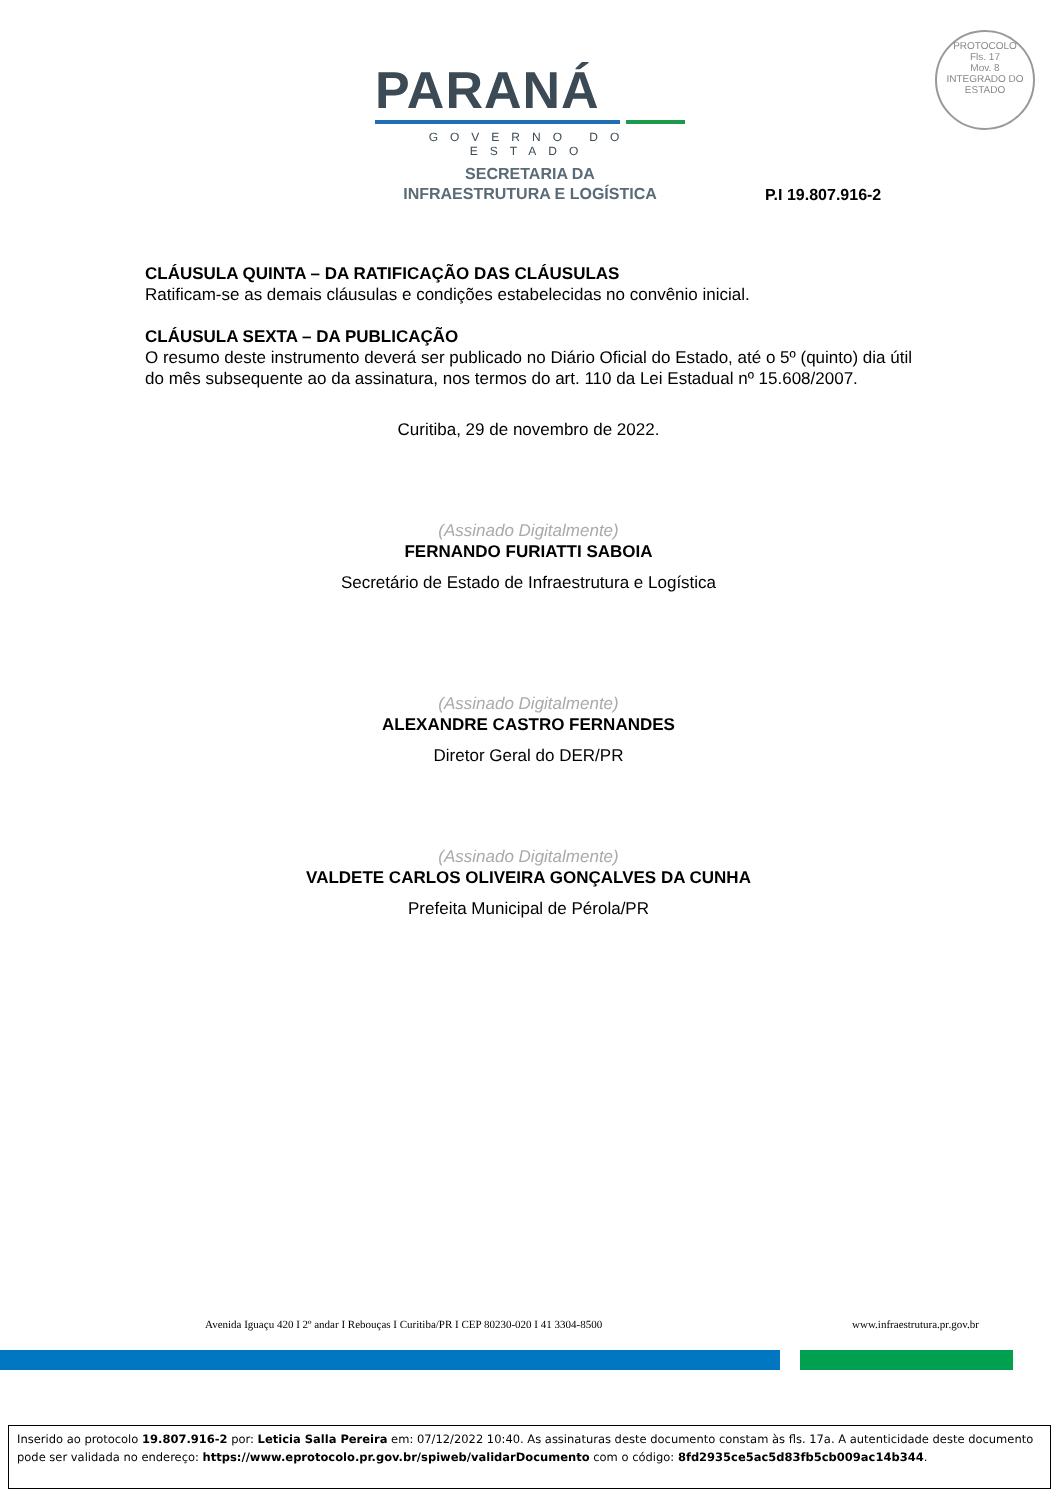PARANÁ
GOVERNO DO ESTADO
SECRETARIA DA
INFRAESTRUTURA E LOGÍSTICA
PROTOCOLO
Fls. 17
Mov. 8
INTEGRADO DO ESTADO
P.I 19.807.916-2
CLÁUSULA QUINTA – DA RATIFICAÇÃO DAS CLÁUSULAS
Ratificam-se as demais cláusulas e condições estabelecidas no convênio inicial.
CLÁUSULA SEXTA – DA PUBLICAÇÃO
O resumo deste instrumento deverá ser publicado no Diário Oficial do Estado, até o 5º (quinto) dia útil do mês subsequente ao da assinatura, nos termos do art. 110 da Lei Estadual nº 15.608/2007.
Curitiba, 29 de novembro de 2022.
(Assinado Digitalmente)
FERNANDO FURIATTI SABOIA
Secretário de Estado de Infraestrutura e Logística
(Assinado Digitalmente)
ALEXANDRE CASTRO FERNANDES
Diretor Geral do DER/PR
(Assinado Digitalmente)
VALDETE CARLOS OLIVEIRA GONÇALVES DA CUNHA
Prefeita Municipal de Pérola/PR
Avenida Iguaçu 420 I 2º andar I Rebouças I Curitiba/PR I CEP 80230-020 I 41 3304-8500
www.infraestrutura.pr.gov.br
Inserido ao protocolo 19.807.916-2 por: Leticia Salla Pereira em: 07/12/2022 10:40. As assinaturas deste documento constam às fls. 17a. A autenticidade deste documento pode ser validada no endereço: https://www.eprotocolo.pr.gov.br/spiweb/validarDocumento com o código: 8fd2935ce5ac5d83fb5cb009ac14b344.